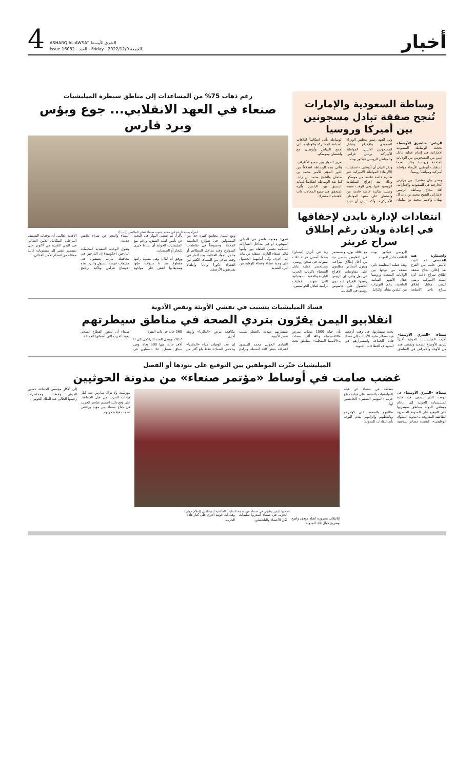أخبار
4
ASHARQ AL-AWSAT الشرق الأوسط
Issue 16082 - العدد - Friday - 2022/12/9 الجمعة
وساطة السعودية والإمارات تُنجح صفقة تبادل مسجونين بين أميركا وروسيا
الرياض: «الشرق الأوسط» نجحت الوساطة السعودية الإماراتية في إتمام عملية تبادل اثنين من المسجونين بين الولايات المتحدة وروسيا، وذلك بعدما استقبلت أبوظبي الأربعاء مواطنة أميركية ومواطناً روسياً.
وصدر بيان مشترك بين وزارتي الخارجية في السعودية والإمارات، أفاد بنجاح وساطة الرئيس الإماراتي الشيخ محمد بن زايد آل نهيان، والأمير محمد بن سلمان ولي العهد رئيس مجلس الوزراء السعودي والإفراج وتبادل المسجونين الاثنين، المواطنة الأميركية بريتني غراينر، والمواطن الروسي فيكتور بوت.
وذكر البيان أن أبوظبي «استقبلت (الأربعاء) المواطنة الأميركية عبر طائرة خاصة قادمة من موسكو، وذلك بعد إفراج السلطات الروسية عنها، وفي الوقت نفسه وصلت طائرة خاصة قادمة من واشنطن على متنها المواطن الأميركي». وأكد البيان أن نجاح الوساطة يأتي انعكاساً لعلاقات الصداقة المشتركة والوطيدة التي تجمع الرياض وأبوظبي مع واشنطن وموسكو.
تعزيز الحوار بين جميع الأطراف. وتأتي هذه الوساطة انطلاقاً من الدور المؤثر للأمير محمد بن سلمان والشيخ محمد بن زايد. كما تعد الوساطة انعكاساً لمتانة التنسيق بين البلدين وأثره المتحقق في جميع المجالات ذات الاهتمام المشترك.
انتقادات لإدارة بايدن لإخفاقها في إعادة ويلان رغم إطلاق سراح غرينر
واشنطن: هبة القدسي عم البيت الأبيض جانب من الفرح بعد إعلان نجاح صفقة إطلاق سراح لاعبة كرة السلة الأميركية بريتني غرينر، مقابل إطلاق سراح تاجر الأسلحة الروسي فيكتور بوت الملقب بتاجر الموت.
وتعد عملية المقايضة ثاني صفقة من نوعها بين الولايات المتحدة وروسيا خلال الأشهر الثمانية الماضية، رغم التوترات بين البلدين بشأن أوكرانيا.
مع عائلة بول، وسنستمر في التفاوض بحسن نية من أجل إطلاق سراحه. ويقول أشخاص مطلعون على مفاوضات الإفراج عن بول ويلان، إن الروس رفضوا الإفراج عنه دون الحصول على جاسوس روسي في المقابل.
ربد في أبريل (نيسان) بعدما أمضى قرابة ثلاث سنوات في سجن روسي. وتستحضر عملية تبادل السجناء ذكريات الحرب الباردة والحقبة السوفياتية التي شهدت عمليات درامية لتبادل الجواسيس.
رغم ذهاب 75% من المساعدات إلى مناطق سيطرة الميليشيات
صنعاء في العهد الانقلابي... جوع وبؤس وبرد قارس
امرأة يمنية نازحة في مخيم جنوب صنعاء تنشر الملابس (إ.ب.أ)
عدن: محمد ناصر في المباني المهجورة أو في مداخل العمارات السكنية تقضي الطفلة نورا وأمها ليالي صنعاء الباردة، متنقلة من بناية إلى أخرى، وكل أمانيهما الحصول على وجبة عشاء وغطاء للوقاية من البرد الشديد.
ومع انتشار مجاميع كبيرة جداً من المتسولين في شوارع العاصمة المحتلة، وخصوصاً في تقاطعات الشوارع وعند مداخل المطاعم أو متاجر المواد الغذائية، يجد المار في وقت متأخر من المساء، الكثير من الفقراء ذكوراً وإناثاً وأطفالاً يفترشون الأرصفة.
باكراً، ثم تقضي النهار في البحث عن تأمين لقمة العيش. ورغم منع الميليشيات الحوثية أي نشاط خيري للتجار أو الجمعيات.
ووفق أم ليال؛ وهي معلمة راتبها مقطوع منذ 6 سنوات، فإنها وصديقاتها اتفقن على مواجهة الشتاء والعجز عن شراء ملابس جديدة.
وتقول الوحدة التنفيذية لمخيمات النازحين (حكومية) إن النازحين في محافظة مأرب يعيشون في مخيمات عرضة للسيول والبرد. هذه الأوضاع تتزامن وتأكيد برنامج الأغذية العالمي أن توقعات التصنيف المرحلي المتكامل للأمن الغذائي في اليمن للفترة من أكتوبر حتى ديسمبر، تشير إلى مستويات عالية مماثلة من انعدام الأمن الغذائي.
فساد الميليشيات يتسبب في تفشي الأوبئة ونقص الأدوية
انقلابيو اليمن يقرّون بتردي الصحة في مناطق سيطرتهم
صنعاء: «الشرق الأوسط» أقرت الميليشيات الحوثية أخيراً بتردي الأوضاع الصحية وتفشي عدد من الأوبئة والأمراض في المناطق تحت سيطرتها، في وقت أرجعت فيه مصادر طبية الأسباب إلى فساد قادة الجماعة واستمرارهم في استهداف القطاعات الحيوية.
بأن حياة 1500 مصاب بمرض «الثلاسيميا» و40 ألف مصاب بـ«الأنيميا المنجلية» بمناطق تحت سيطرتهم مهددة بالخطر بسبب نقص الأدوية.
القيادي الحوثي محمد المنصور اعترافه بتعثر كافة أنشطة وبرامج مكافحة مرض «الملاريا» وأوبئة أخرى.
إن عدد الوفيات جراء «الملاريا» و«حمى الضنك» فقط بلغ أكثر من 260 حالة في ذات الفترة.
2017 ووصل العدد التراكمي إلى 8 آلاف حالة، منها 500 وفاة. وفي سياق متصل، عدّ ناشطون في صنعاء أن تدهور القطاع الصحي يعود للحرب التي أشعلتها الجماعة.
الميليشيات خيّرت الموظفين بين التوقيع على بنودها أو الفصل
غضب صامت في أوساط «مؤتمر صنعاء» من مدونة الحوثيين
صنعاء: «الشرق الأوسط» في الوقت الذي يسعى فيه قادة الميليشيات الحوثية إلى إرغام موظفي الدولة بمناطق سيطرتها على التوقيع على المدونة العنصرية الطائفية المعروفة بـ«مدونة السلوك الوظيفي»، كشفت مصادر سياسية مطلعة في صنعاء عن قيام الميليشيات بالضغط على قيادة جناح حزب «المؤتمر الشعبي» الخاضعين لها.
طالبتهم بالضغط على كوادرهم وناشطيهم وإلزامهم بعدم التوجه بأي انتقادات للمدونة.
انقلابيو اليمن يعلنون في صنعاء عن مدونة السلوك الطائفية للموظفين (إعلام حوثي)
للانقلاب بضرورة اتخاذ موقف واضح وصريح حيال تلك المدونة.
الحزب في صنعاء أصدروا تعليمات لكل الأعضاء والناشطين.
وقيادات حوثية أخرى على كبار قادة الحزب.
مورست ولا تزال تمارس ضد كبار قيادات الحزب من قبل الجماعة. على وقع ذلك، انقسم عناصر الحزب في جناح صنعاء بين مؤيد ورافض لصمت قيادة حزبهم.
إلى أفكار مؤسس الجماعة حسين الحوثي، وخطابات ومحاضرات زعيمها الحالي عبد الملك الحوثي.